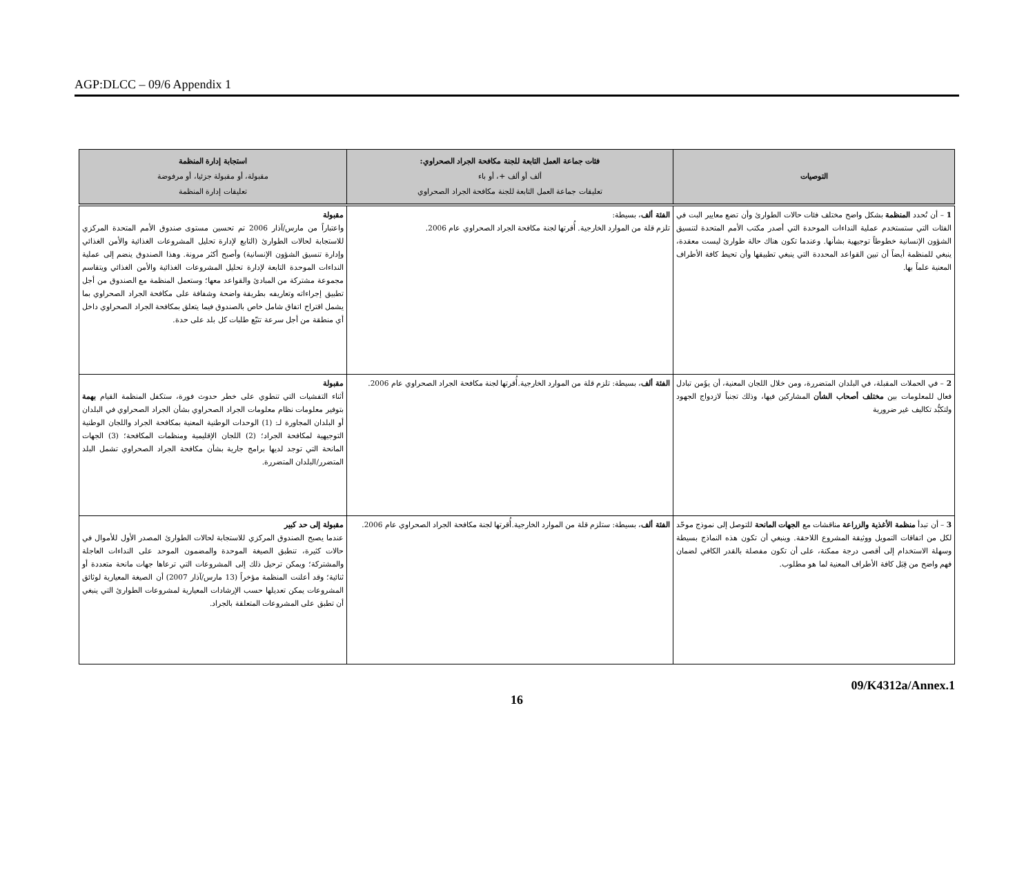AGP:DLCC – 09/6 Appendix 1
| التوصيات | فئات جماعة العمل التابعة للجنة مكافحة الجراد الصحراوي: ألف أو ألف +، أو باء تعليقات جماعة العمل التابعة للجنة مكافحة الجراد الصحراوي | استجابة إدارة المنظمة مقبولة، أو مقبولة جزئيا، أو مرفوضة تعليقات إدارة المنظمة |
| --- | --- | --- |
| 1 – أن تُحدد المنظمة بشكل واضح مختلف فئات حالات الطوارئ وأن تضع معايير البت في الفئات التي ستستخدم عملية النداءات الموحدة التي أصدر مكتب الأمم المتحدة لتنسيق الشؤون الإنسانية خطوطاً توجيهية بشأنها. وعندما تكون هناك حالة طوارئ ليست معقدة، ينبغي للمنظمة أيضاً أن تبين القواعد المحددة التي ينبغي تطبيقها وأن تحيط كافة الأطراف المعنية علماً بها. | الفئة ألف ، بسيطة: تلزم قلة من الموارد الخارجية. أُقرتها لجنة مكافحة الجراد الصحراوي عام 2006. | مقبولة واعتباراً من مارس/آذار 2006 تم تحسين مستوى صندوق الأمم المتحدة المركزي للاستجابة لحالات الطوارئ (التابع لإدارة تحليل المشروعات الغذائية والأمن الغذائي وإدارة تنسيق الشؤون الإنسانية) وأصبح أكثر مرونة. وهذا الصندوق ينضم إلى عملية النداءات الموحدة التابعة لإدارة تحليل المشروعات الغذائية والأمن الغذائي ويتقاسم مجموعة مشتركة من المبادئ والقواعد معها؛ وستعمل المنظمة مع الصندوق من أجل تطبيق إجراءاته وتعاريفه بطريقة واضحة وشفافة على مكافحة الجراد الصحراوي بما يشمل اقتراح اتفاق شامل خاص بالصندوق فيما يتعلق بمكافحة الجراد الصحراوي داخل أي منطقة من أجل سرعة تتبّع طلبات كل بلد على حدة. |
| 2 – في الحملات المقبلة، في البلدان المتضررة، ومن خلال اللجان المعنية، أن يؤَمن تبادل فعال للمعلومات بين مختلف أصحاب الشأن المشاركين فيها، وذلك تجنباً لازدواج الجهود ولتكبُّد تكاليف غير ضرورية | الفئة ألف ، بسيطة: تلزم قلة من الموارد الخارجية.أُقرتها لجنة مكافحة الجراد الصحراوي عام 2006. | مقبولة أثناء التفشيات التي تنطوي على خطر حدوث فورة، ستكفل المنظمة القيام بهمة بتوفير معلومات نظام معلومات الجراد الصحراوي بشأن الجراد الصحراوي في البلدان أو البلدان المجاورة لـ: (1) الوحدات الوطنية المعنية بمكافحة الجراد واللجان الوطنية التوجيهية لمكافحة الجراد؛ (2) اللجان الإقليمية ومنظمات المكافحة؛ (3) الجهات المانحة التي توجد لديها برامج جارية بشأن مكافحة الجراد الصحراوي تشمل البلد المتضرر/البلدان المتضررة. |
| 3 – أن تبدأ منظمة الأغذية والزراعة مناقشات مع الجهات المانحة للتوصل إلى نموذج موحّد لكل من اتفاقات التمويل ووثيقة المشروع اللاحقة. وينبغي أن تكون هذه النماذج بسيطة وسهلة الاستخدام إلى أقصى درجة ممكنة، على أن تكون مفصلة بالقدر الكافي لضمان فهم واضح من قِبَل كافة الأطراف المعنية لما هو مطلوب. | الفئة ألف ، بسيطة: ستلزم قلة من الموارد الخارجية.أُقرتها لجنة مكافحة الجراد الصحراوي عام 2006. | مقبولة إلى حد كبير عندما يصبح الصندوق المركزي للاستجابة لحالات الطوارئ المصدر الأول للأموال في حالات كثيرة، تنطبق الصيغة الموحدة والمضمون الموحد على النداءات العاجلة والمشتركة؛ ويمكن ترحيل ذلك إلى المشروعات التي ترعاها جهات مانحة متعددة أو ثنائية؛ وقد أعلنت المنظمة مؤخراً (13 مارس/آذار 2007) أن الصيغة المعيارية لوثائق المشروعات يمكن تعديلها حسب الإرشادات المعيارية لمشروعات الطوارئ التي ينبغي أن تطبق على المشروعات المتعلقة بالجراد. |
09/K4312a/Annex.1
16